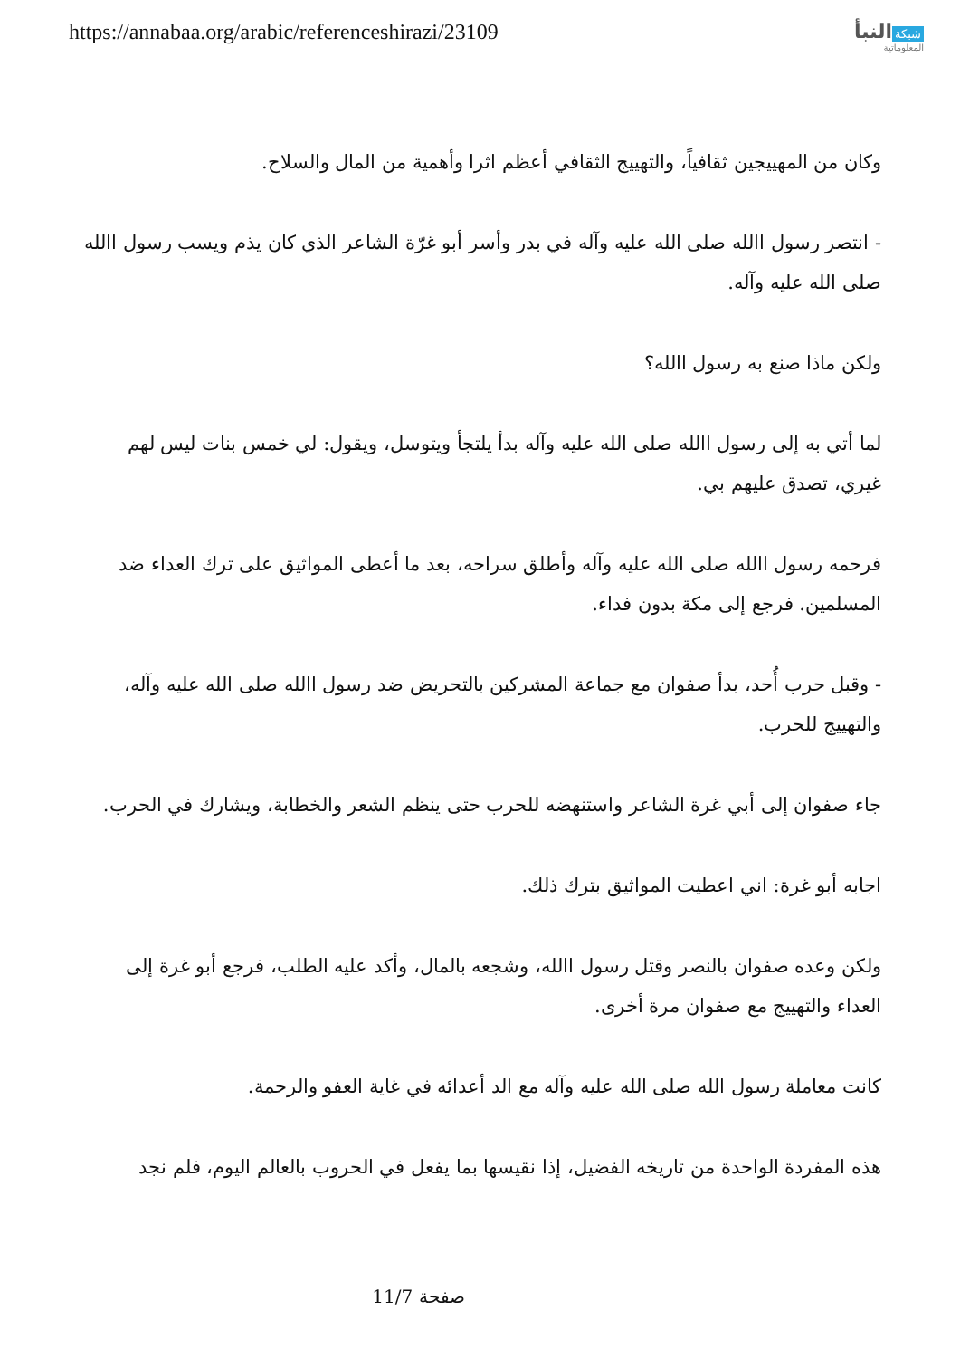https://annabaa.org/arabic/referenceshirazi/23109
شبكة النبأ
المعلوماتية
وكان من المهييجين ثقافياً، والتهييج الثقافي أعظم اثرا وأهمية من المال والسلاح.
- انتصر رسول االله صلى الله عليه وآله في بدر وأسر أبو غرّة الشاعر الذي كان يذم ويسب رسول االله صلى الله عليه وآله.
ولكن ماذا صنع به رسول االله؟
لما أتي به إلى رسول االله صلى الله عليه وآله بدأ يلتجأ ويتوسل، ويقول: لي خمس بنات ليس لهم غيري، تصدق عليهم بي.
فرحمه رسول االله صلى الله عليه وآله وأطلق سراحه، بعد ما أعطى المواثيق على ترك العداء ضد المسلمين. فرجع إلى مكة بدون فداء.
- وقبل حرب أُحد، بدأ صفوان مع جماعة المشركين بالتحريض ضد رسول االله صلى الله عليه وآله، والتهييج للحرب.
جاء صفوان إلى أبي غرة الشاعر واستنهضه للحرب حتى ينظم الشعر والخطابة، ويشارك في الحرب.
اجابه أبو غرة: اني اعطيت المواثيق بترك ذلك.
ولكن وعده صفوان بالنصر وقتل رسول االله، وشجعه بالمال، وأكد عليه الطلب، فرجع أبو غرة إلى العداء والتهييج مع صفوان مرة أخرى.
كانت معاملة رسول الله صلى الله عليه وآله مع الد أعدائه في غاية العفو والرحمة.
هذه المفردة الواحدة من تاريخه الفضيل، إذا نقيسها بما يفعل في الحروب بالعالم اليوم، فلم نجد
صفحة 11/7